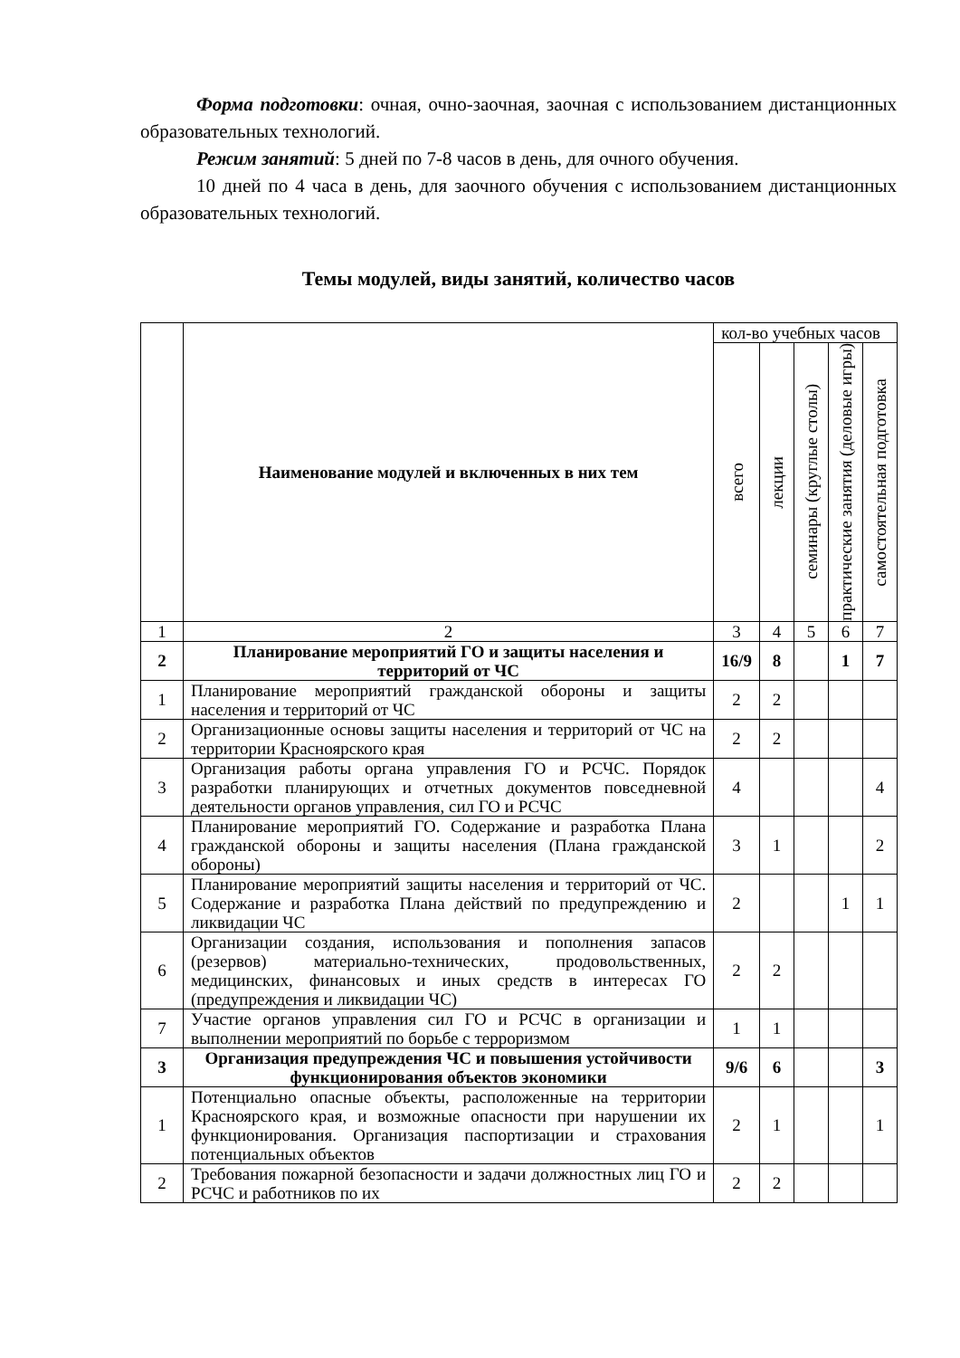Форма подготовки: очная, очно-заочная, заочная с использованием дистанционных образовательных технологий.
Режим занятий: 5 дней по 7-8 часов в день, для очного обучения.
10 дней по 4 часа в день, для заочного обучения с использованием дистанционных образовательных технологий.
Темы модулей, виды занятий, количество часов
| | Наименование модулей и включенных в них тем | кол-во учебных часов | | | | |
| --- | --- | --- | --- | --- | --- | --- |
| | | всего | лекции | семинары (круглые столы) | практические занятия (деловые игры) | самостоятельная подготовка |
| 1 | 2 | 3 | 4 | 5 | 6 | 7 |
| 2 | Планирование мероприятий ГО и защиты населения и территорий от ЧС | 16/9 | 8 | | 1 | 7 |
| 1 | Планирование мероприятий гражданской обороны и защиты населения и территорий от ЧС | 2 | 2 | | | |
| 2 | Организационные основы защиты населения и территорий от ЧС на территории Красноярского края | 2 | 2 | | | |
| 3 | Организация работы органа управления ГО и РСЧС. Порядок разработки планирующих и отчетных документов повседневной деятельности органов управления, сил ГО и РСЧС | 4 | | | | 4 |
| 4 | Планирование мероприятий ГО. Содержание и разработка Плана гражданской обороны и защиты населения (Плана гражданской обороны) | 3 | 1 | | | 2 |
| 5 | Планирование мероприятий защиты населения и территорий от ЧС. Содержание и разработка Плана действий по предупреждению и ликвидации ЧС | 2 | | | 1 | 1 |
| 6 | Организации создания, использования и пополнения запасов (резервов) материально-технических, продовольственных, медицинских, финансовых и иных средств в интересах ГО (предупреждения и ликвидации ЧС) | 2 | 2 | | | |
| 7 | Участие органов управления сил ГО и РСЧС в организации и выполнении мероприятий по борьбе с терроризмом | 1 | 1 | | | |
| 3 | Организация предупреждения ЧС и повышения устойчивости функционирования объектов экономики | 9/6 | 6 | | | 3 |
| 1 | Потенциально опасные объекты, расположенные на территории Красноярского края, и возможные опасности при нарушении их функционирования. Организация паспортизации и страхования потенциальных объектов | 2 | 1 | | | 1 |
| 2 | Требования пожарной безопасности и задачи должностных лиц ГО и РСЧС и работников по их | 2 | 2 | | | |